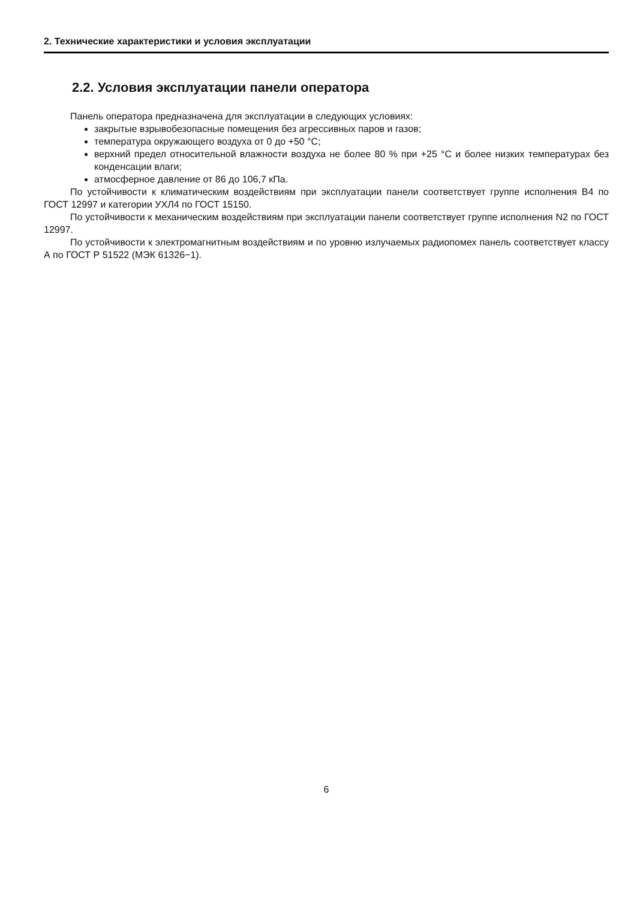2. Технические характеристики и условия эксплуатации
2.2. Условия эксплуатации панели оператора
Панель оператора предназначена для эксплуатации в следующих условиях:
закрытые взрывобезопасные помещения без агрессивных паров и газов;
температура окружающего воздуха от 0 до +50 °С;
верхний предел относительной влажности воздуха не более 80 % при +25 °С и более низких температурах без конденсации влаги;
атмосферное давление от 86 до 106,7 кПа.
По устойчивости к климатическим воздействиям при эксплуатации панели соответствует группе исполнения В4 по ГОСТ 12997 и категории УХЛ4 по ГОСТ 15150.
По устойчивости к механическим воздействиям при эксплуатации панели соответствует группе исполнения N2 по ГОСТ 12997.
По устойчивости к электромагнитным воздействиям и по уровню излучаемых радиопомех панель соответствует классу А по ГОСТ Р 51522 (МЭК 61326−1).
6